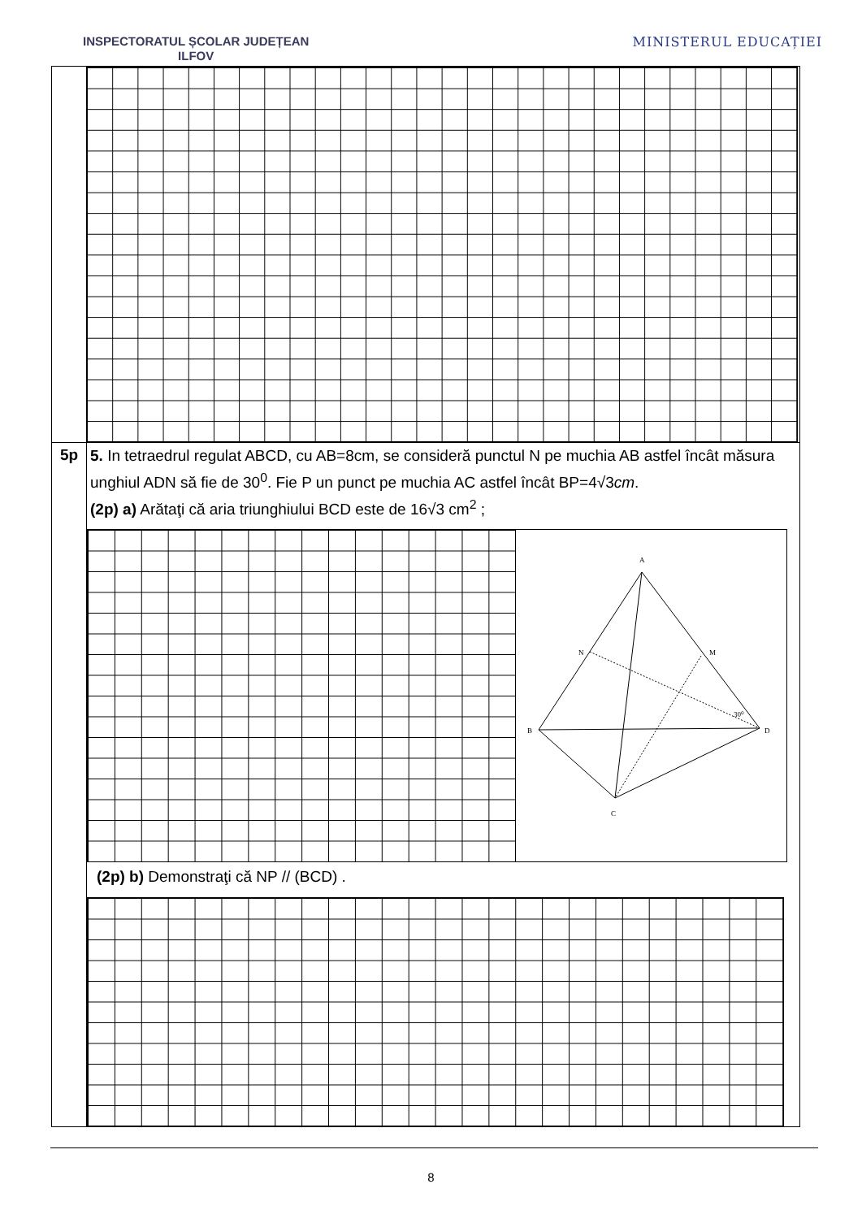INSPECTORATUL ȘCOLAR JUDEȚEAN
ILFOV
MINISTERUL EDUCAȚIEI
5p
5. In tetraedrul regulat ABCD, cu AB=8cm, se consideră punctul N pe muchia AB astfel încât măsura unghiul ADN să fie de 30<sup>0</sup>. Fie P un punct pe muchia AC astfel încât BP=4√3cm.
(2p) a) Arătaţi că aria triunghiului BCD este de 16√3 cm<sup>2</sup> ;
A
N
M
B
D
C
30⁰
(2p) b) Demonstraţi că NP // (BCD) .
8